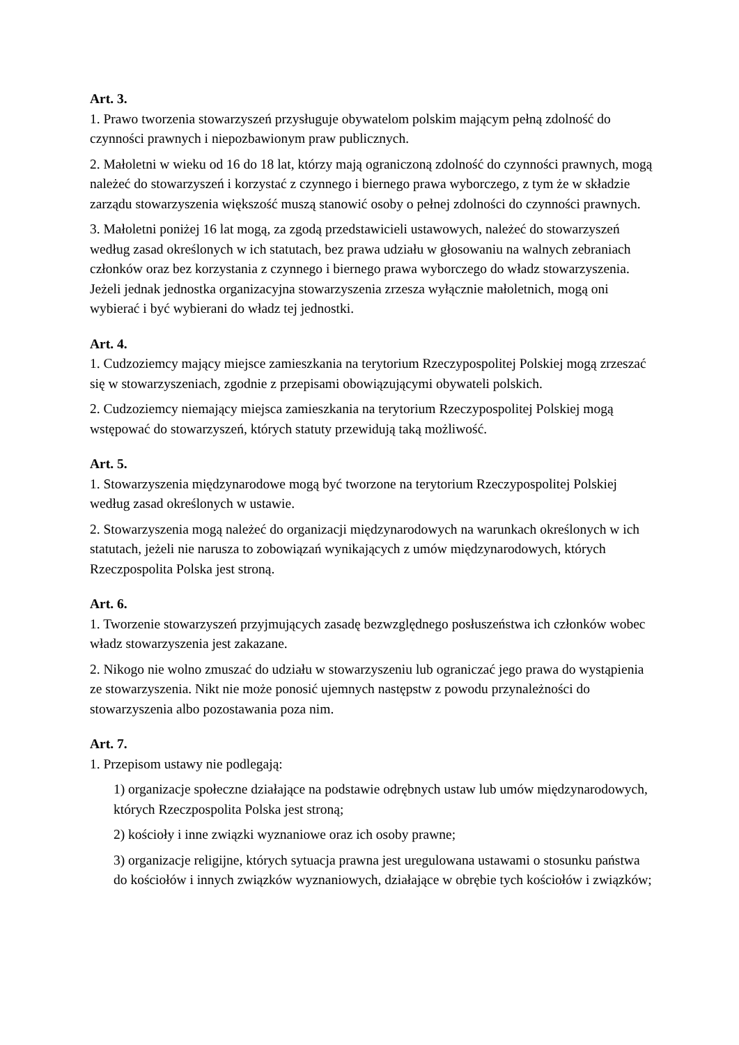Art. 3.
1. Prawo tworzenia stowarzyszeń przysługuje obywatelom polskim mającym pełną zdolność do czynności prawnych i niepozbawionym praw publicznych.
2. Małoletni w wieku od 16 do 18 lat, którzy mają ograniczoną zdolność do czynności prawnych, mogą należeć do stowarzyszeń i korzystać z czynnego i biernego prawa wyborczego, z tym że w składzie zarządu stowarzyszenia większość muszą stanowić osoby o pełnej zdolności do czynności prawnych.
3. Małoletni poniżej 16 lat mogą, za zgodą przedstawicieli ustawowych, należeć do stowarzyszeń według zasad określonych w ich statutach, bez prawa udziału w głosowaniu na walnych zebraniach członków oraz bez korzystania z czynnego i biernego prawa wyborczego do władz stowarzyszenia. Jeżeli jednak jednostka organizacyjna stowarzyszenia zrzesza wyłącznie małoletnich, mogą oni wybierać i być wybierani do władz tej jednostki.
Art. 4.
1. Cudzoziemcy mający miejsce zamieszkania na terytorium Rzeczypospolitej Polskiej mogą zrzeszać się w stowarzyszeniach, zgodnie z przepisami obowiązującymi obywateli polskich.
2. Cudzoziemcy niemający miejsca zamieszkania na terytorium Rzeczypospolitej Polskiej mogą wstępować do stowarzyszeń, których statuty przewidują taką możliwość.
Art. 5.
1. Stowarzyszenia międzynarodowe mogą być tworzone na terytorium Rzeczypospolitej Polskiej według zasad określonych w ustawie.
2. Stowarzyszenia mogą należeć do organizacji międzynarodowych na warunkach określonych w ich statutach, jeżeli nie narusza to zobowiązań wynikających z umów międzynarodowych, których Rzeczpospolita Polska jest stroną.
Art. 6.
1. Tworzenie stowarzyszeń przyjmujących zasadę bezwzględnego posłuszeństwa ich członków wobec władz stowarzyszenia jest zakazane.
2. Nikogo nie wolno zmuszać do udziału w stowarzyszeniu lub ograniczać jego prawa do wystąpienia ze stowarzyszenia. Nikt nie może ponosić ujemnych następstw z powodu przynależności do stowarzyszenia albo pozostawania poza nim.
Art. 7.
1. Przepisom ustawy nie podlegają:
1) organizacje społeczne działające na podstawie odrębnych ustaw lub umów międzynarodowych, których Rzeczpospolita Polska jest stroną;
2) kościoły i inne związki wyznaniowe oraz ich osoby prawne;
3) organizacje religijne, których sytuacja prawna jest uregulowana ustawami o stosunku państwa do kościołów i innych związków wyznaniowych, działające w obrębie tych kościołów i związków;